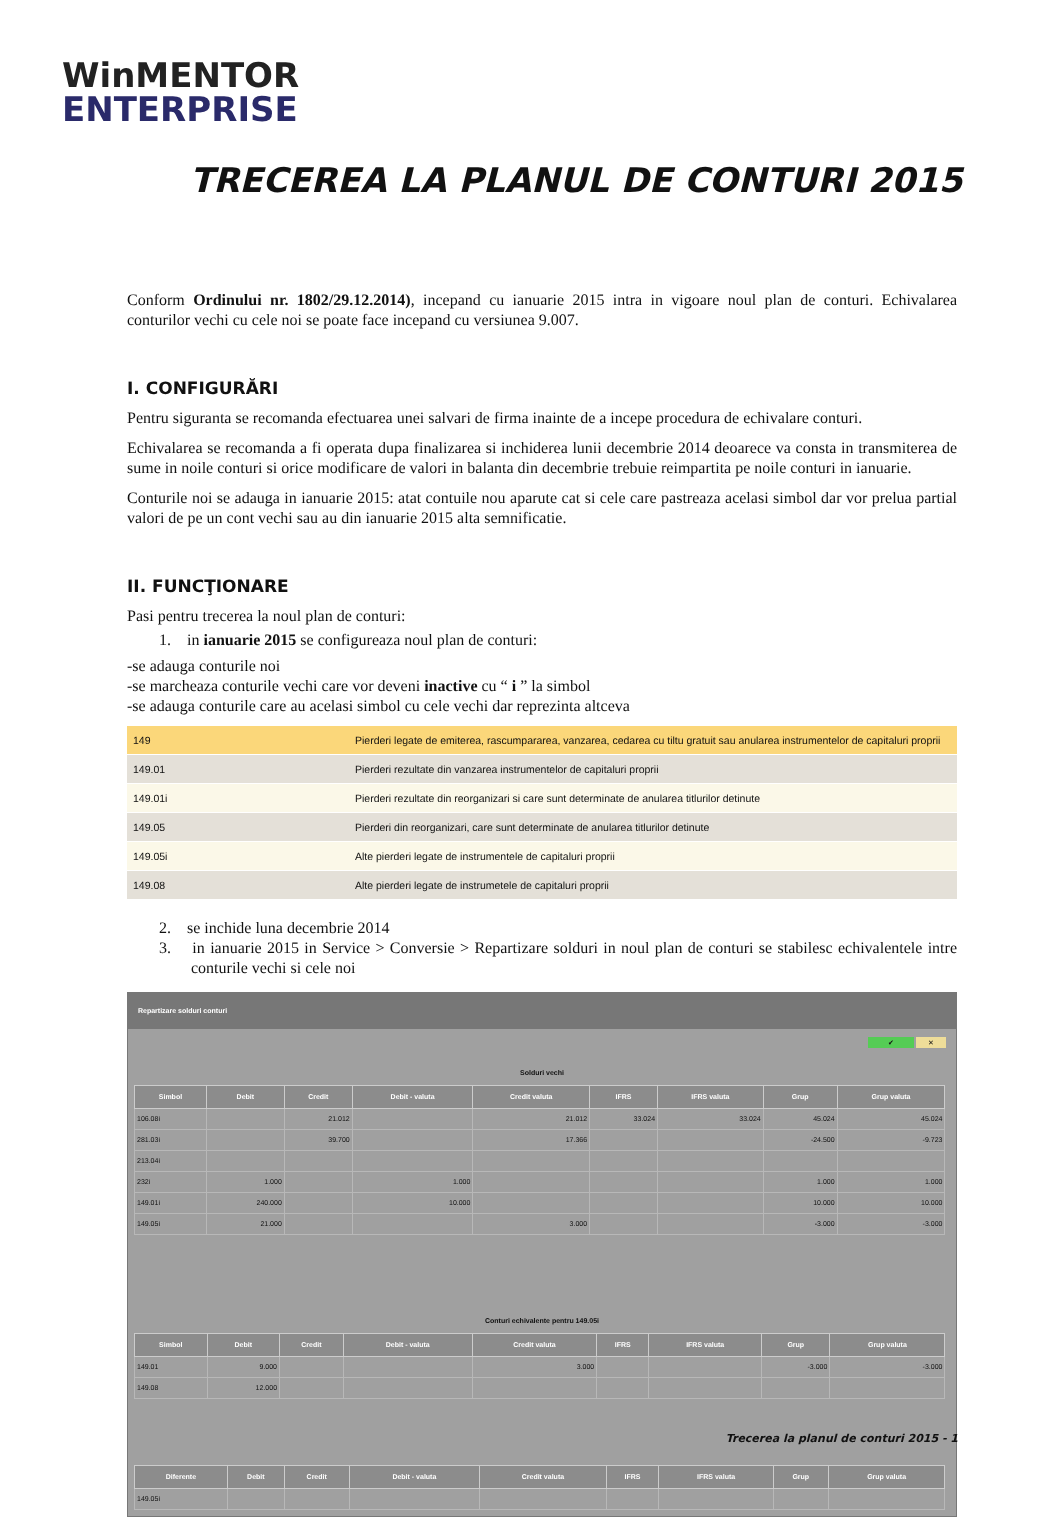WinMENTOR
ENTERPRISE
TRECEREA LA PLANUL DE CONTURI 2015
Conform Ordinului nr. 1802/29.12.2014), incepand cu ianuarie 2015 intra in vigoare noul plan de conturi. Echivalarea conturilor vechi cu cele noi se poate face incepand cu versiunea 9.007.
I. CONFIGURĂRI
Pentru siguranta se recomanda efectuarea unei salvari de firma inainte de a incepe procedura de echivalare conturi.
Echivalarea se recomanda a fi operata dupa finalizarea si inchiderea lunii decembrie 2014 deoarece va consta in transmiterea de sume in noile conturi si orice modificare de valori in balanta din decembrie trebuie reimpartita pe noile conturi in ianuarie.
Conturile noi se adauga in ianuarie 2015: atat contuile nou aparute cat si cele care pastreaza acelasi simbol dar vor prelua partial valori de pe un cont vechi sau au din ianuarie 2015 alta semnificatie.
II. FUNCŢIONARE
Pasi pentru trecerea la noul plan de conturi:
1. in ianuarie 2015 se configureaza noul plan de conturi:
-se adauga conturile noi
-se marcheaza conturile vechi care vor deveni inactive cu “ i ” la simbol
-se adauga conturile care au acelasi simbol cu cele vechi dar reprezinta altceva
| 149 | Pierderi legate de emiterea, rascumpararea, vanzarea, cedarea cu tiltu gratuit sau anularea instrumentelor de capitaluri proprii |
| 149.01 | Pierderi rezultate din vanzarea instrumentelor de capitaluri proprii |
| 149.01i | Pierderi rezultate din reorganizari si care sunt determinate de anularea titlurilor detinute |
| 149.05 | Pierderi din reorganizari, care sunt determinate de anularea titlurilor detinute |
| 149.05i | Alte pierderi legate de instrumentele de capitaluri proprii |
| 149.08 | Alte pierderi legate de instrumetele de capitaluri proprii |
2. se inchide luna decembrie 2014
3. in ianuarie 2015 in Service > Conversie > Repartizare solduri in noul plan de conturi se stabilesc echivalentele intre conturile vechi si cele noi
Repartizare solduri conturi
✔ ✕
Solduri vechi
| Simbol | Debit | Credit | Debit - valuta | Credit valuta | IFRS | IFRS valuta | Grup | Grup valuta |
| --- | --- | --- | --- | --- | --- | --- | --- | --- |
| 106.08i | | 21.012 | | 21.012 | 33.024 | 33.024 | 45.024 | 45.024 |
| 281.03i | | 39.700 | | 17.366 | | | -24.500 | -9.723 |
| 213.04i | | | | | | | | |
| 232i | 1.000 | | 1.000 | | | | 1.000 | 1.000 |
| 149.01i | 240.000 | | 10.000 | | | | 10.000 | 10.000 |
| 149.05i | 21.000 | | | 3.000 | | | -3.000 | -3.000 |
Conturi echivalente pentru 149.05i
| Simbol | Debit | Credit | Debit - valuta | Credit valuta | IFRS | IFRS valuta | Grup | Grup valuta |
| --- | --- | --- | --- | --- | --- | --- | --- | --- |
| 149.01 | 9.000 | | | 3.000 | | | -3.000 | -3.000 |
| 149.08 | 12.000 | | | | | | | |
| Diferente | Debit | Credit | Debit - valuta | Credit valuta | IFRS | IFRS valuta | Grup | Grup valuta |
| --- | --- | --- | --- | --- | --- | --- | --- | --- |
| 149.05i | | | | | | | | |
Trecerea la planul de conturi 2015 - 1